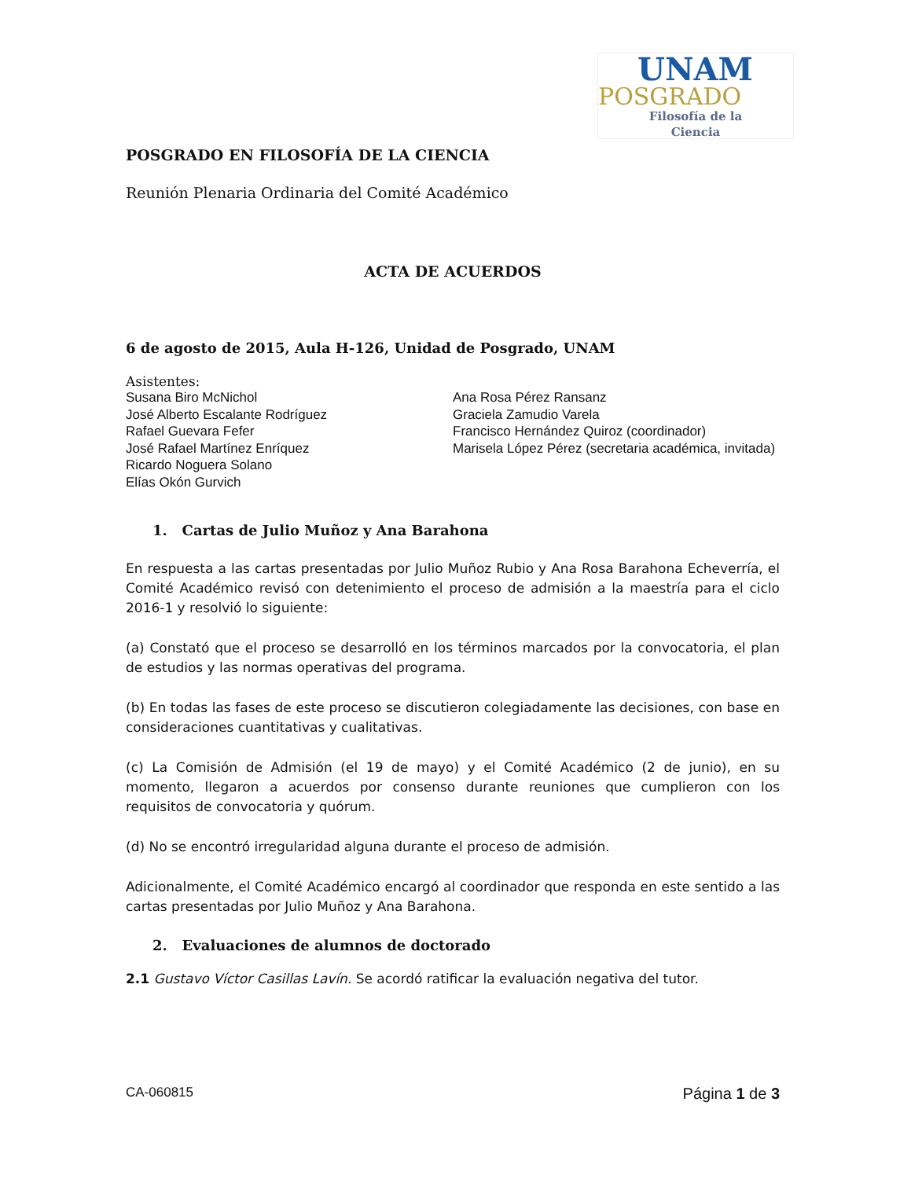UNAM
POSGRADO
Filosofía de la
Ciencia
POSGRADO EN FILOSOFÍA DE LA CIENCIA
Reunión Plenaria Ordinaria del Comité Académico
ACTA DE ACUERDOS
6 de agosto de 2015, Aula H-126, Unidad de Posgrado, UNAM
Asistentes:
Susana Biro McNichol
José Alberto Escalante Rodríguez
Rafael Guevara Fefer
José Rafael Martínez Enríquez
Ricardo Noguera Solano
Elías Okón Gurvich
Ana Rosa Pérez Ransanz
Graciela Zamudio Varela
Francisco Hernández Quiroz (coordinador)
Marisela López Pérez (secretaria académica, invitada)
1. Cartas de Julio Muñoz y Ana Barahona
En respuesta a las cartas presentadas por Julio Muñoz Rubio y Ana Rosa Barahona Echeverría, el Comité Académico revisó con detenimiento el proceso de admisión a la maestría para el ciclo 2016-1 y resolvió lo siguiente:
(a) Constató que el proceso se desarrolló en los términos marcados por la convocatoria, el plan de estudios y las normas operativas del programa.
(b) En todas las fases de este proceso se discutieron colegiadamente las decisiones, con base en consideraciones cuantitativas y cualitativas.
(c) La Comisión de Admisión (el 19 de mayo) y el Comité Académico (2 de junio), en su momento, llegaron a acuerdos por consenso durante reuniones que cumplieron con los requisitos de convocatoria y quórum.
(d) No se encontró irregularidad alguna durante el proceso de admisión.
Adicionalmente, el Comité Académico encargó al coordinador que responda en este sentido a las cartas presentadas por Julio Muñoz y Ana Barahona.
2. Evaluaciones de alumnos de doctorado
2.1 Gustavo Víctor Casillas Lavín. Se acordó ratificar la evaluación negativa del tutor.
CA-060815 Página 1 de 3